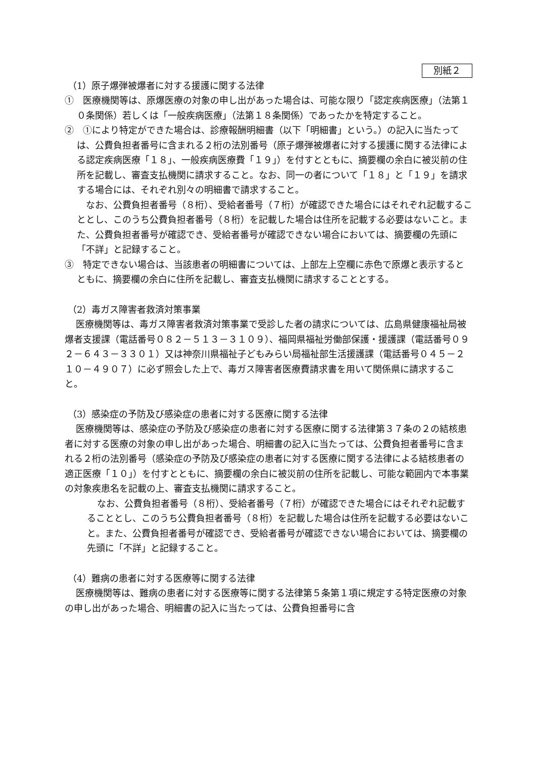別紙２
（1）原子爆弾被爆者に対する援護に関する法律
①　医療機関等は、原爆医療の対象の申し出があった場合は、可能な限り「認定疾病医療」（法第１０条関係）若しくは「一般疾病医療」（法第１８条関係）であったかを特定すること。
②　①により特定ができた場合は、診療報酬明細書（以下「明細書」という。）の記入に当たっては、公費負担者番号に含まれる２桁の法別番号（原子爆弾被爆者に対する援護に関する法律による認定疾病医療「１８」、一般疾病医療費「１９」）を付すとともに、摘要欄の余白に被災前の住所を記載し、審査支払機関に請求すること。なお、同一の者について「１８」と「１９」を請求する場合には、それぞれ別々の明細書で請求すること。
なお、公費負担者番号（８桁）、受給者番号（７桁）が確認できた場合にはそれぞれ記載することとし、このうち公費負担者番号（８桁）を記載した場合は住所を記載する必要はないこと。また、公費負担者番号が確認でき、受給者番号が確認できない場合においては、摘要欄の先頭に「不詳」と記録すること。
③　特定できない場合は、当該患者の明細書については、上部左上空欄に赤色で原爆と表示するとともに、摘要欄の余白に住所を記載し、審査支払機関に請求することとする。
（2）毒ガス障害者救済対策事業
医療機関等は、毒ガス障害者救済対策事業で受診した者の請求については、広島県健康福祉局被爆者支援課（電話番号０８２－５１３－３１０９）、福岡県福祉労働部保護・援護課（電話番号０９２－６４３－３３０１）又は神奈川県福祉子どもみらい局福祉部生活援護課（電話番号０４５－２１０－４９０７）に必ず照会した上で、毒ガス障害者医療費請求書を用いて関係県に請求すること。
（3）感染症の予防及び感染症の患者に対する医療に関する法律
医療機関等は、感染症の予防及び感染症の患者に対する医療に関する法律第３７条の２の結核患者に対する医療の対象の申し出があった場合、明細書の記入に当たっては、公費負担者番号に含まれる２桁の法別番号（感染症の予防及び感染症の患者に対する医療に関する法律による結核患者の適正医療「１０」）を付すとともに、摘要欄の余白に被災前の住所を記載し、可能な範囲内で本事業の対象疾患名を記載の上、審査支払機関に請求すること。
なお、公費負担者番号（８桁）、受給者番号（７桁）が確認できた場合にはそれぞれ記載することとし、このうち公費負担者番号（８桁）を記載した場合は住所を記載する必要はないこと。また、公費負担者番号が確認でき、受給者番号が確認できない場合においては、摘要欄の先頭に「不詳」と記録すること。
（4）難病の患者に対する医療等に関する法律
医療機関等は、難病の患者に対する医療等に関する法律第５条第１項に規定する特定医療の対象の申し出があった場合、明細書の記入に当たっては、公費負担番号に含